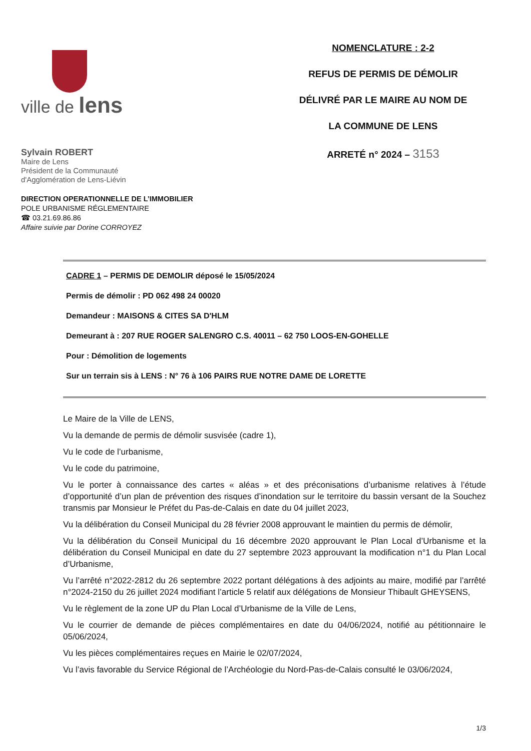ville de lens
Sylvain ROBERT
Maire de Lens
Président de la Communauté
d'Agglomération de Lens-Liévin
DIRECTION OPERATIONNELLE DE L’IMMOBILIER
POLE URBANISME RÉGLEMENTAIRE
☎ 03.21.69.86.86
Affaire suivie par Dorine CORROYEZ
NOMENCLATURE : 2-2
REFUS DE PERMIS DE DÉMOLIR
DÉLIVRÉ PAR LE MAIRE AU NOM DE
LA COMMUNE DE LENS
ARRETÉ n° 2024 – 3153
CADRE 1 – PERMIS DE DEMOLIR déposé le 15/05/2024
Permis de démolir : PD 062 498 24 00020
Demandeur : MAISONS & CITES SA D'HLM
Demeurant à : 207 RUE ROGER SALENGRO C.S. 40011 – 62 750 LOOS-EN-GOHELLE
Pour : Démolition de logements
Sur un terrain sis à LENS : N° 76 à 106 PAIRS RUE NOTRE DAME DE LORETTE
Le Maire de la Ville de LENS,
Vu la demande de permis de démolir susvisée (cadre 1),
Vu le code de l’urbanisme,
Vu le code du patrimoine,
Vu le porter à connaissance des cartes « aléas » et des préconisations d’urbanisme relatives à l’étude d’opportunité d’un plan de prévention des risques d’inondation sur le territoire du bassin versant de la Souchez transmis par Monsieur le Préfet du Pas-de-Calais en date du 04 juillet 2023,
Vu la délibération du Conseil Municipal du 28 février 2008 approuvant le maintien du permis de démolir,
Vu la délibération du Conseil Municipal du 16 décembre 2020 approuvant le Plan Local d’Urbanisme et la délibération du Conseil Municipal en date du 27 septembre 2023 approuvant la modification n°1 du Plan Local d’Urbanisme,
Vu l’arrêté n°2022-2812 du 26 septembre 2022 portant délégations à des adjoints au maire, modifié par l’arrêté n°2024-2150 du 26 juillet 2024 modifiant l’article 5 relatif aux délégations de Monsieur Thibault GHEYSENS,
Vu le règlement de la zone UP du Plan Local d’Urbanisme de la Ville de Lens,
Vu le courrier de demande de pièces complémentaires en date du 04/06/2024, notifié au pétitionnaire le 05/06/2024,
Vu les pièces complémentaires reçues en Mairie le 02/07/2024,
Vu l’avis favorable du Service Régional de l’Archéologie du Nord-Pas-de-Calais consulté le 03/06/2024,
1/3